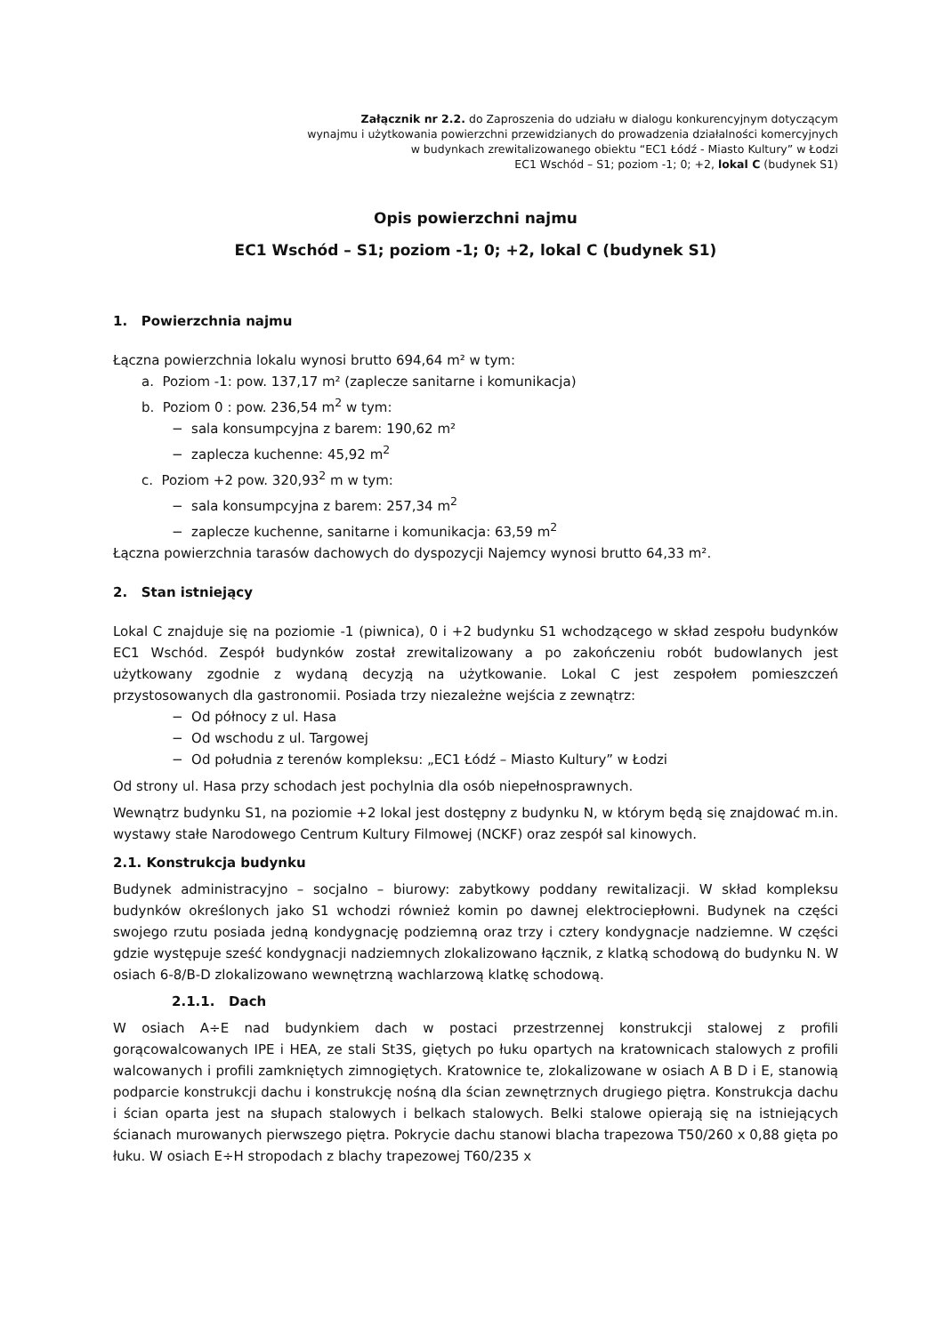Załącznik nr 2.2. do Zaproszenia do udziału w dialogu konkurencyjnym dotyczącym
wynajmu i użytkowania powierzchni przewidzianych do prowadzenia działalności komercyjnych
w budynkach zrewitalizowanego obiektu “EC1 Łódź - Miasto Kultury” w Łodzi
EC1 Wschód – S1; poziom -1; 0; +2, lokal C (budynek S1)
Opis powierzchni najmu
EC1 Wschód – S1; poziom -1; 0; +2, lokal C (budynek S1)
1. Powierzchnia najmu
Łączna powierzchnia lokalu wynosi brutto 694,64 m² w tym:
a. Poziom -1: pow. 137,17 m² (zaplecze sanitarne i komunikacja)
b. Poziom 0 : pow. 236,54 m<sup>2</sup> w tym:
− sala konsumpcyjna z barem: 190,62 m²
− zaplecza kuchenne: 45,92 m<sup>2</sup>
c. Poziom +2 pow. 320,93<sup>2</sup> m w tym:
− sala konsumpcyjna z barem: 257,34 m<sup>2</sup>
− zaplecze kuchenne, sanitarne i komunikacja: 63,59 m<sup>2</sup>
Łączna powierzchnia tarasów dachowych do dyspozycji Najemcy wynosi brutto 64,33 m².
2. Stan istniejący
Lokal C znajduje się na poziomie -1 (piwnica), 0 i +2 budynku S1 wchodzącego w skład zespołu budynków EC1 Wschód. Zespół budynków został zrewitalizowany a po zakończeniu robót budowlanych jest użytkowany zgodnie z wydaną decyzją na użytkowanie. Lokal C jest zespołem pomieszczeń przystosowanych dla gastronomii. Posiada trzy niezależne wejścia z zewnątrz:
− Od północy z ul. Hasa
− Od wschodu z ul. Targowej
− Od południa z terenów kompleksu: „EC1 Łódź – Miasto Kultury” w Łodzi
Od strony ul. Hasa przy schodach jest pochylnia dla osób niepełnosprawnych.
Wewnątrz budynku S1, na poziomie +2 lokal jest dostępny z budynku N, w którym będą się znajdować m.in. wystawy stałe Narodowego Centrum Kultury Filmowej (NCKF) oraz zespół sal kinowych.
2.1. Konstrukcja budynku
Budynek administracyjno – socjalno – biurowy: zabytkowy poddany rewitalizacji. W skład kompleksu budynków określonych jako S1 wchodzi również komin po dawnej elektrociepłowni. Budynek na części swojego rzutu posiada jedną kondygnację podziemną oraz trzy i cztery kondygnacje nadziemne. W części gdzie występuje sześć kondygnacji nadziemnych zlokalizowano łącznik, z klatką schodową do budynku N. W osiach 6-8/B-D zlokalizowano wewnętrzną wachlarzową klatkę schodową.
2.1.1. Dach
W osiach A÷E nad budynkiem dach w postaci przestrzennej konstrukcji stalowej z profili gorącowalcowanych IPE i HEA, ze stali St3S, giętych po łuku opartych na kratownicach stalowych z profili walcowanych i profili zamkniętych zimnogiętych. Kratownice te, zlokalizowane w osiach A B D i E, stanowią podparcie konstrukcji dachu i konstrukcję nośną dla ścian zewnętrznych drugiego piętra. Konstrukcja dachu i ścian oparta jest na słupach stalowych i belkach stalowych. Belki stalowe opierają się na istniejących ścianach murowanych pierwszego piętra. Pokrycie dachu stanowi blacha trapezowa T50/260 x 0,88 gięta po łuku. W osiach E÷H stropodach z blachy trapezowej T60/235 x